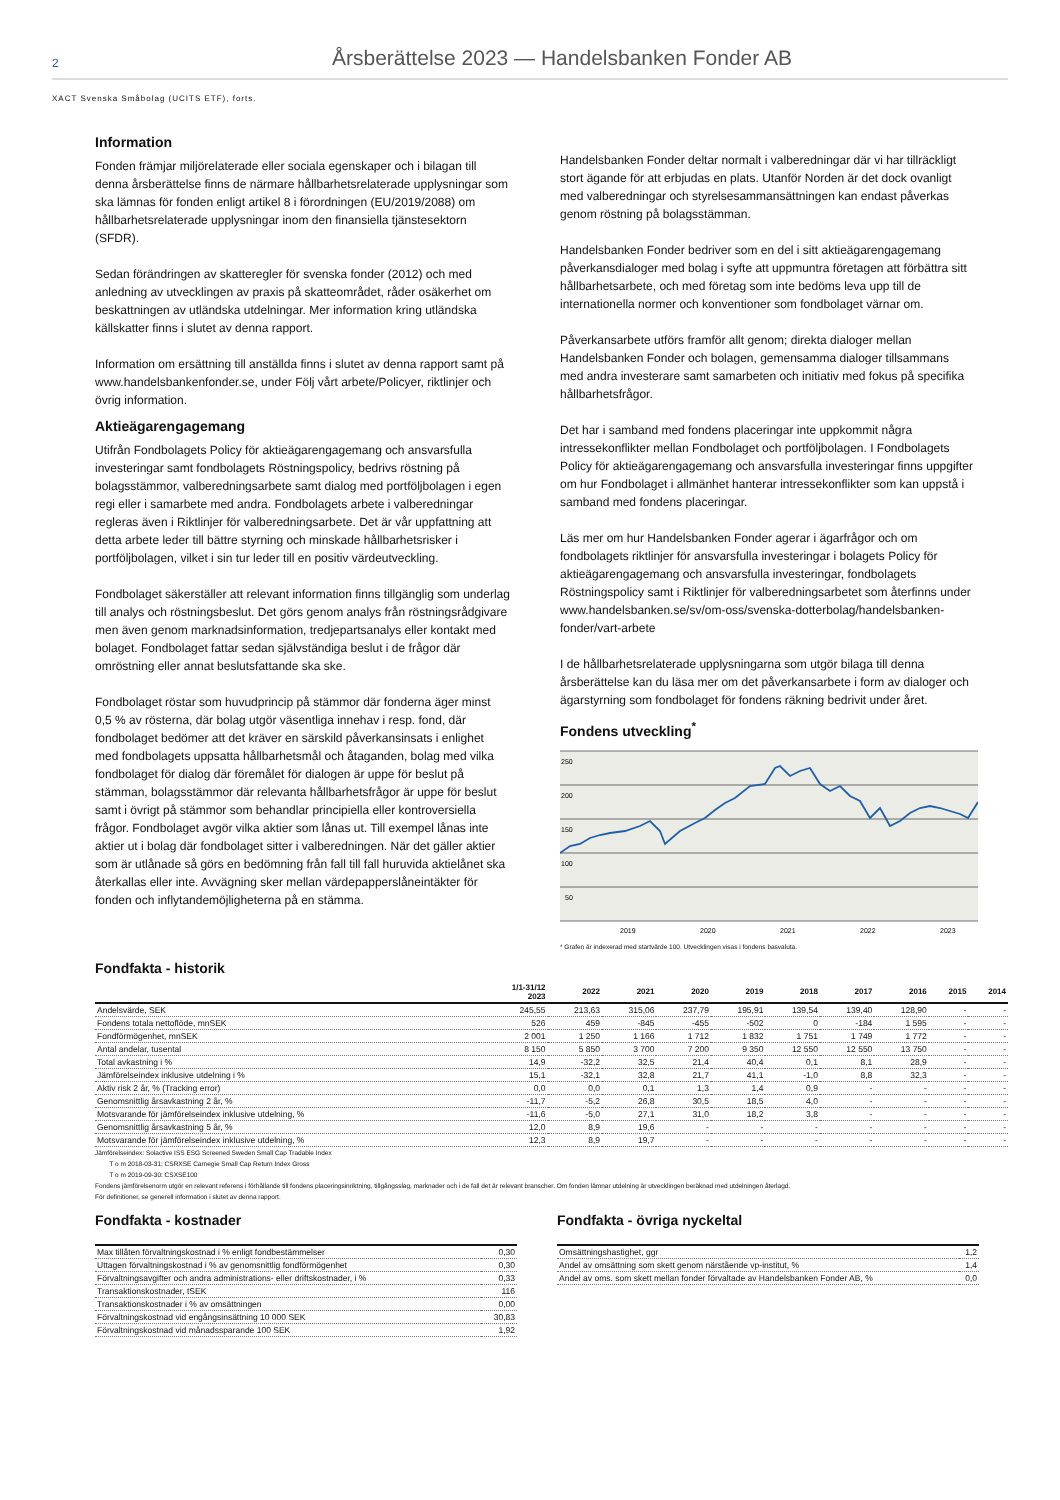2 Årsberättelse 2023 — Handelsbanken Fonder AB
XACT Svenska Småbolag (UCITS ETF), forts.
Information
Fonden främjar miljörelaterade eller sociala egenskaper och i bilagan till denna årsberättelse finns de närmare hållbarhetsrelaterade upplysningar som ska lämnas för fonden enligt artikel 8 i förordningen (EU/2019/2088) om hållbarhetsrelaterade upplysningar inom den finansiella tjänstesektorn (SFDR).
Sedan förändringen av skatteregler för svenska fonder (2012) och med anledning av utvecklingen av praxis på skatteområdet, råder osäkerhet om beskattningen av utländska utdelningar. Mer information kring utländska källskatter finns i slutet av denna rapport.
Information om ersättning till anställda finns i slutet av denna rapport samt på www.handelsbankenfonder.se, under Följ vårt arbete/Policyer, riktlinjer och övrig information.
Aktieägarengagemang
Utifrån Fondbolagets Policy för aktieägarengagemang och ansvarsfulla investeringar samt fondbolagets Röstningspolicy, bedrivs röstning på bolagsstämmor, valberedningsarbete samt dialog med portföljbolagen i egen regi eller i samarbete med andra. Fondbolagets arbete i valberedningar regleras även i Riktlinjer för valberedningsarbete. Det är vår uppfattning att detta arbete leder till bättre styrning och minskade hållbarhetsrisker i portföljbolagen, vilket i sin tur leder till en positiv värdeutveckling.
Fondbolaget säkerställer att relevant information finns tillgänglig som underlag till analys och röstningsbeslut. Det görs genom analys från röstningsrådgivare men även genom marknadsinformation, tredjepartsanalys eller kontakt med bolaget. Fondbolaget fattar sedan självständiga beslut i de frågor där omröstning eller annat beslutsfattande ska ske.
Fondbolaget röstar som huvudprincip på stämmor där fonderna äger minst 0,5 % av rösterna, där bolag utgör väsentliga innehav i resp. fond, där fondbolaget bedömer att det kräver en särskild påverkansinsats i enlighet med fondbolagets uppsatta hållbarhetsmål och åtaganden, bolag med vilka fondbolaget för dialog där föremålet för dialogen är uppe för beslut på stämman, bolagsstämmor där relevanta hållbarhetsfrågor är uppe för beslut samt i övrigt på stämmor som behandlar principiella eller kontroversiella frågor. Fondbolaget avgör vilka aktier som lånas ut. Till exempel lånas inte aktier ut i bolag där fondbolaget sitter i valberedningen. När det gäller aktier som är utlånade så görs en bedömning från fall till fall huruvida aktielånet ska återkallas eller inte. Avvägning sker mellan värdepapperslåneintäkter för fonden och inflytandemöjligheterna på en stämma.
Handelsbanken Fonder deltar normalt i valberedningar där vi har tillräckligt stort ägande för att erbjudas en plats. Utanför Norden är det dock ovanligt med valberedningar och styrelsesammansättningen kan endast påverkas genom röstning på bolagsstämman.
Handelsbanken Fonder bedriver som en del i sitt aktieägarengagemang påverkansdialoger med bolag i syfte att uppmuntra företagen att förbättra sitt hållbarhetsarbete, och med företag som inte bedöms leva upp till de internationella normer och konventioner som fondbolaget värnar om.
Påverkansarbete utförs framför allt genom; direkta dialoger mellan Handelsbanken Fonder och bolagen, gemensamma dialoger tillsammans med andra investerare samt samarbeten och initiativ med fokus på specifika hållbarhetsfrågor.
Det har i samband med fondens placeringar inte uppkommit några intressekonflikter mellan Fondbolaget och portföljbolagen. I Fondbolagets Policy för aktieägarengagemang och ansvarsfulla investeringar finns uppgifter om hur Fondbolaget i allmänhet hanterar intressekonflikter som kan uppstå i samband med fondens placeringar.
Läs mer om hur Handelsbanken Fonder agerar i ägarfrågor och om fondbolagets riktlinjer för ansvarsfulla investeringar i bolagets Policy för aktieägarengagemang och ansvarsfulla investeringar, fondbolagets Röstningspolicy samt i Riktlinjer för valberedningsarbetet som återfinns under www.handelsbanken.se/sv/om-oss/svenska-dotterbolag/handelsbanken-fonder/vart-arbete
I de hållbarhetsrelaterade upplysningarna som utgör bilaga till denna årsberättelse kan du läsa mer om det påverkansarbete i form av dialoger och ägarstyrning som fondbolaget för fondens räkning bedrivit under året.
Fondens utveckling<sup>*</sup>
250
200
150
100
50
2019
2020
2021
2022
2023
* Grafen är indexerad med startvärde 100. Utvecklingen visas i fondens basvaluta.
Fondfakta - historik
| | 1/1-31/12 2023 | 2022 | 2021 | 2020 | 2019 | 2018 | 2017 | 2016 | 2015 | 2014 |
| --- | --- | --- | --- | --- | --- | --- | --- | --- | --- | --- |
| Andelsvärde, SEK | 245,55 | 213,63 | 315,06 | 237,79 | 195,91 | 139,54 | 139,40 | 128,90 | - | - |
| Fondens totala nettoflöde, mnSEK | 526 | 459 | -845 | -455 | -502 | 0 | -184 | 1 595 | - | - |
| Fondförmögenhet, mnSEK | 2 001 | 1 250 | 1 166 | 1 712 | 1 832 | 1 751 | 1 749 | 1 772 | - | - |
| Antal andelar, tusental | 8 150 | 5 850 | 3 700 | 7 200 | 9 350 | 12 550 | 12 550 | 13 750 | - | - |
| Total avkastning i % | 14,9 | -32,2 | 32,5 | 21,4 | 40,4 | 0,1 | 8,1 | 28,9 | - | - |
| Jämförelseindex inklusive utdelning i % | 15,1 | -32,1 | 32,8 | 21,7 | 41,1 | -1,0 | 8,8 | 32,3 | - | - |
| Aktiv risk 2 år, % (Tracking error) | 0,0 | 0,0 | 0,1 | 1,3 | 1,4 | 0,9 | - | - | - | - |
| Genomsnittlig årsavkastning 2 år, % | -11,7 | -5,2 | 26,8 | 30,5 | 18,5 | 4,0 | - | - | - | - |
| Motsvarande för jämförelseindex inklusive utdelning, % | -11,6 | -5,0 | 27,1 | 31,0 | 18,2 | 3,8 | - | - | - | - |
| Genomsnittlig årsavkastning 5 år, % | 12,0 | 8,9 | 19,6 | - | - | - | - | - | - | - |
| Motsvarande för jämförelseindex inklusive utdelning, % | 12,3 | 8,9 | 19,7 | - | - | - | - | - | - | - |
Jämförelseindex: Solactive ISS ESG Screened Sweden Small Cap Tradable Index
T o m 2018-03-31: CSRXSE Carnegie Small Cap Return Index Gross
T o m 2019-09-30: CSXSE100
Fondens jämförelsenorm utgör en relevant referens i förhållande till fondens placeringsinriktning, tillgångsslag, marknader och i de fall det är relevant branscher. Om fonden lämnar utdelning är utvecklingen beräknad med utdelningen återlagd.
För definitioner, se generell information i slutet av denna rapport.
Fondfakta - kostnader
| Max tillåten förvaltningskostnad i % enligt fondbestämmelser | 0,30 |
| Uttagen förvaltningskostnad i % av genomsnittlig fondförmögenhet | 0,30 |
| Förvaltningsavgifter och andra administrations- eller driftskostnader, i % | 0,33 |
| Transaktionskostnader, tSEK | 116 |
| Transaktionskostnader i % av omsättningen | 0,00 |
| Förvaltningskostnad vid engångsinsättning 10 000 SEK | 30,83 |
| Förvaltningskostnad vid månadssparande 100 SEK | 1,92 |
Fondfakta - övriga nyckeltal
| Omsättningshastighet, ggr | 1,2 |
| Andel av omsättning som skett genom närstående vp-institut, % | 1,4 |
| Andel av oms. som skett mellan fonder förvaltade av Handelsbanken Fonder AB, % | 0,0 |